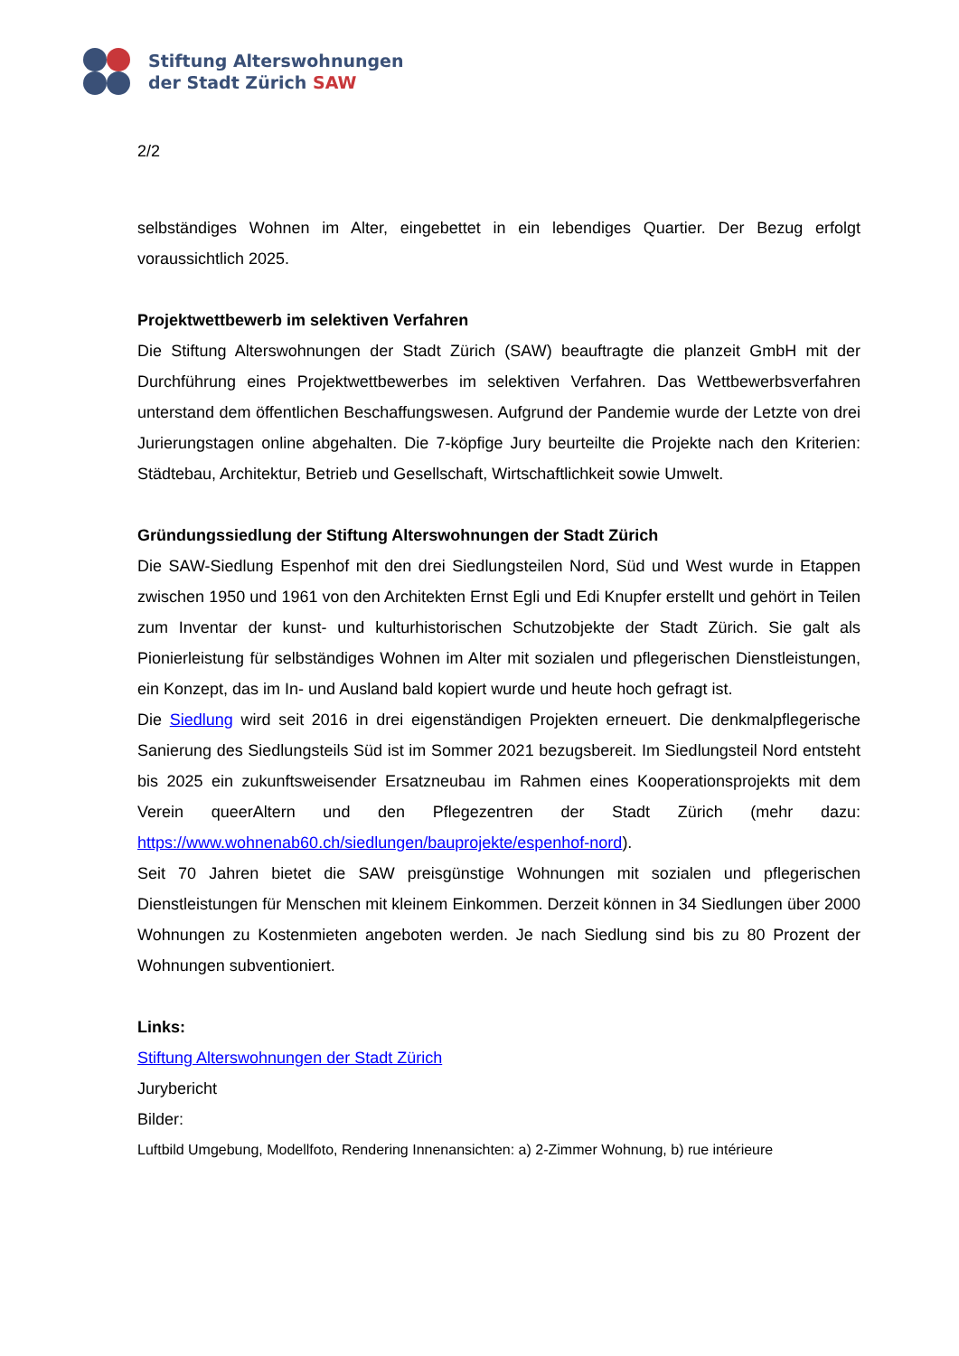Stiftung Alterswohnungen
der Stadt Zürich SAW
2/2
selbständiges Wohnen im Alter, eingebettet in ein lebendiges Quartier. Der Bezug erfolgt voraussichtlich 2025.
Projektwettbewerb im selektiven Verfahren
Die Stiftung Alterswohnungen der Stadt Zürich (SAW) beauftragte die planzeit GmbH mit der Durchführung eines Projektwettbewerbes im selektiven Verfahren. Das Wettbewerbsverfahren unterstand dem öffentlichen Beschaffungswesen. Aufgrund der Pandemie wurde der Letzte von drei Jurierungstagen online abgehalten. Die 7-köpfige Jury beurteilte die Projekte nach den Kriterien: Städtebau, Architektur, Betrieb und Gesellschaft, Wirtschaftlichkeit sowie Umwelt.
Gründungssiedlung der Stiftung Alterswohnungen der Stadt Zürich
Die SAW-Siedlung Espenhof mit den drei Siedlungsteilen Nord, Süd und West wurde in Etappen zwischen 1950 und 1961 von den Architekten Ernst Egli und Edi Knupfer erstellt und gehört in Teilen zum Inventar der kunst- und kulturhistorischen Schutzobjekte der Stadt Zürich. Sie galt als Pionierleistung für selbständiges Wohnen im Alter mit sozialen und pflegerischen Dienstleistungen, ein Konzept, das im In- und Ausland bald kopiert wurde und heute hoch gefragt ist.
Die Siedlung wird seit 2016 in drei eigenständigen Projekten erneuert. Die denkmalpflegerische Sanierung des Siedlungsteils Süd ist im Sommer 2021 bezugsbereit. Im Siedlungsteil Nord entsteht bis 2025 ein zukunftsweisender Ersatzneubau im Rahmen eines Kooperationsprojekts mit dem Verein queerAltern und den Pflegezentren der Stadt Zürich (mehr dazu: https://www.wohnenab60.ch/siedlungen/bauprojekte/espenhof-nord).
Seit 70 Jahren bietet die SAW preisgünstige Wohnungen mit sozialen und pflegerischen Dienstleistungen für Menschen mit kleinem Einkommen. Derzeit können in 34 Siedlungen über 2000 Wohnungen zu Kostenmieten angeboten werden. Je nach Siedlung sind bis zu 80 Prozent der Wohnungen subventioniert.
Links:
Stiftung Alterswohnungen der Stadt Zürich
Jurybericht
Bilder:
Luftbild Umgebung, Modellfoto, Rendering Innenansichten: a) 2-Zimmer Wohnung, b) rue intérieure